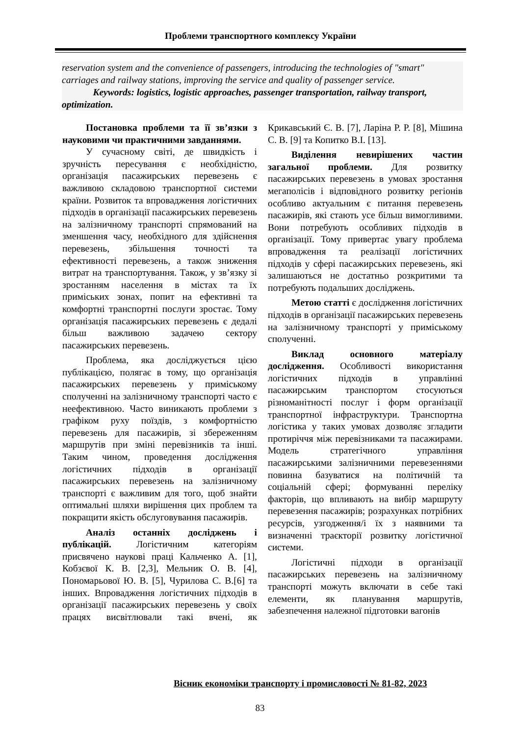Проблеми транспортного комплексу України
reservation system and the convenience of passengers, introducing the technologies of "smart" carriages and railway stations, improving the service and quality of passenger service.
Keywords: logistics, logistic approaches, passenger transportation, railway transport, optimization.
Постановка проблеми та її зв’язки з науковими чи практичними завданнями.
У сучасному світі, де швидкість і зручність пересування є необхідністю, організація пасажирських перевезень є важливою складовою транспортної системи країни. Розвиток та впровадження логістичних підходів в організації пасажирських перевезень на залізничному транспорті спрямований на зменшення часу, необхідного для здійснення перевезень, збільшення точності та ефективності перевезень, а також зниження витрат на транспортування. Також, у зв’язку зі зростанням населення в містах та їх приміських зонах, попит на ефективні та комфортні транспортні послуги зростає. Тому організація пасажирських перевезень є дедалі більш важливою задачею сектору пасажирських перевезень.
Проблема, яка досліджується цією публікацією, полягає в тому, що організація пасажирських перевезень у приміському сполученні на залізничному транспорті часто є неефективною. Часто виникають проблеми з графіком руху поїздів, з комфортністю перевезень для пасажирів, зі збереженням маршрутів при зміні перевізників та інші. Таким чином, проведення дослідження логістичних підходів в організації пасажирських перевезень на залізничному транспорті є важливим для того, щоб знайти оптимальні шляхи вирішення цих проблем та покращити якість обслуговування пасажирів.
Аналіз останніх досліджень і публікацій. Логістичним категоріям присвячено наукові праці Кальченко А. [1], Кобзєвої К. В. [2,3], Мельник О. В. [4], Пономарьової Ю. В. [5], Чурилова С. В.[6] та інших. Впровадження логістичних підходів в організації пасажирських перевезень у своїх працях висвітлювали такі вчені, як Крикавський Є. В. [7], Ларіна Р. Р. [8], Мішина С. В. [9] та Копитко В.І. [13].
Виділення невирішених частин загальної проблеми. Для розвитку пасажирських перевезень в умовах зростання мегаполісів і відповідного розвитку регіонів особливо актуальним є питання перевезень пасажирів, які стають усе більш вимогливими. Вони потребують особливих підходів в організації. Тому привертає увагу проблема впровадження та реалізації логістичних підходів у сфері пасажирських перевезень, які залишаються не достатньо розкритими та потребують подальших досліджень.
Метою статті є дослідження логістичних підходів в організації пасажирських перевезень на залізничному транспорті у приміському сполученні.
Виклад основного матеріалу дослідження. Особливості використання логістичних підходів в управлінні пасажирським транспортом стосуються різноманітності послуг і форм організації транспортної інфраструктури. Транспортна логістика у таких умовах дозволяє згладити протиріччя між перевізниками та пасажирами. Модель стратегічного управління пасажирськими залізничними перевезеннями повинна базуватися на політичній та соціальній сфері; формуванні переліку факторів, що впливають на вибір маршруту перевезення пасажирів; розрахунках потрібних ресурсів, узгодження/і їх з наявними та визначенні траєкторії розвитку логістичної системи.
Логістичні підходи в організації пасажирських перевезень на залізничному транспорті можуть включати в себе такі елементи, як планування маршрутів, забезпечення належної підготовки вагонів
Вісник економіки транспорту і промисловості № 81-82, 2023
83